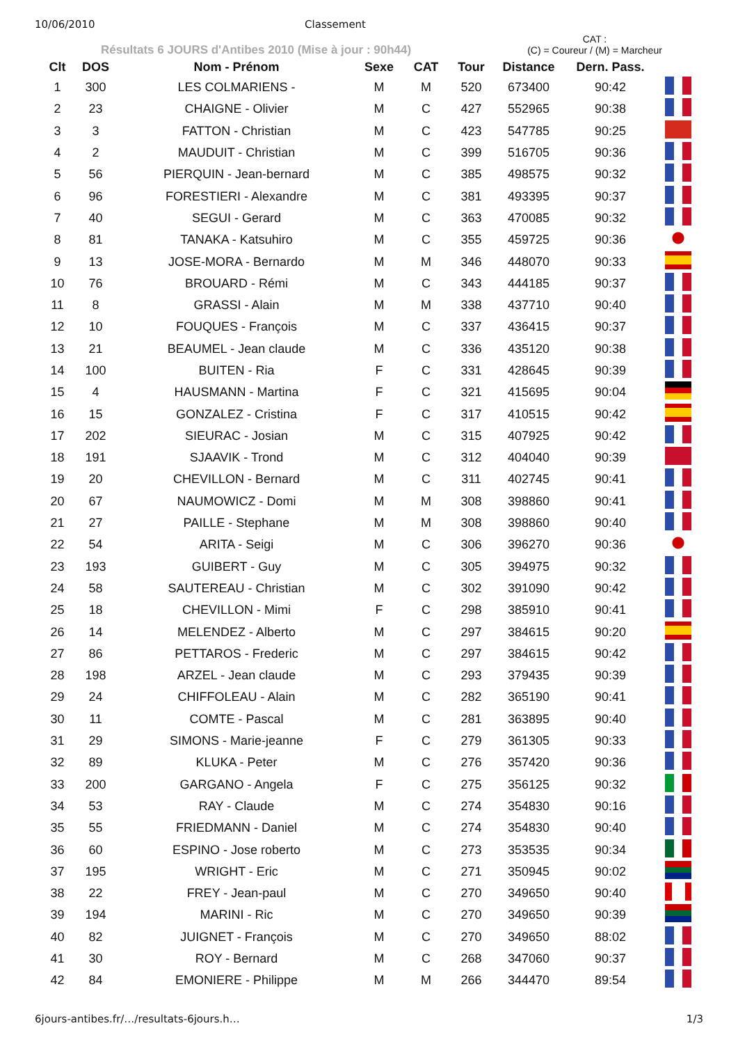10/06/2010 Classement
Résultats 6 JOURS d'Antibes 2010 (Mise à jour : 90h44)
CAT :
(C) = Coureur / (M) = Marcheur
| Clt | DOS | Nom - Prénom | Sexe | CAT | Tour | Distance | Dern. Pass. | |
| --- | --- | --- | --- | --- | --- | --- | --- | --- |
| 1 | 300 | LES COLMARIENS - | M | M | 520 | 673400 | 90:42 | |
| 2 | 23 | CHAIGNE - Olivier | M | C | 427 | 552965 | 90:38 | |
| 3 | 3 | FATTON - Christian | M | C | 423 | 547785 | 90:25 | |
| 4 | 2 | MAUDUIT - Christian | M | C | 399 | 516705 | 90:36 | |
| 5 | 56 | PIERQUIN - Jean-bernard | M | C | 385 | 498575 | 90:32 | |
| 6 | 96 | FORESTIERI - Alexandre | M | C | 381 | 493395 | 90:37 | |
| 7 | 40 | SEGUI - Gerard | M | C | 363 | 470085 | 90:32 | |
| 8 | 81 | TANAKA - Katsuhiro | M | C | 355 | 459725 | 90:36 | |
| 9 | 13 | JOSE-MORA - Bernardo | M | M | 346 | 448070 | 90:33 | |
| 10 | 76 | BROUARD - Rémi | M | C | 343 | 444185 | 90:37 | |
| 11 | 8 | GRASSI - Alain | M | M | 338 | 437710 | 90:40 | |
| 12 | 10 | FOUQUES - François | M | C | 337 | 436415 | 90:37 | |
| 13 | 21 | BEAUMEL - Jean claude | M | C | 336 | 435120 | 90:38 | |
| 14 | 100 | BUITEN - Ria | F | C | 331 | 428645 | 90:39 | |
| 15 | 4 | HAUSMANN - Martina | F | C | 321 | 415695 | 90:04 | |
| 16 | 15 | GONZALEZ - Cristina | F | C | 317 | 410515 | 90:42 | |
| 17 | 202 | SIEURAC - Josian | M | C | 315 | 407925 | 90:42 | |
| 18 | 191 | SJAAVIK - Trond | M | C | 312 | 404040 | 90:39 | |
| 19 | 20 | CHEVILLON - Bernard | M | C | 311 | 402745 | 90:41 | |
| 20 | 67 | NAUMOWICZ - Domi | M | M | 308 | 398860 | 90:41 | |
| 21 | 27 | PAILLE - Stephane | M | M | 308 | 398860 | 90:40 | |
| 22 | 54 | ARITA - Seigi | M | C | 306 | 396270 | 90:36 | |
| 23 | 193 | GUIBERT - Guy | M | C | 305 | 394975 | 90:32 | |
| 24 | 58 | SAUTEREAU - Christian | M | C | 302 | 391090 | 90:42 | |
| 25 | 18 | CHEVILLON - Mimi | F | C | 298 | 385910 | 90:41 | |
| 26 | 14 | MELENDEZ - Alberto | M | C | 297 | 384615 | 90:20 | |
| 27 | 86 | PETTAROS - Frederic | M | C | 297 | 384615 | 90:42 | |
| 28 | 198 | ARZEL - Jean claude | M | C | 293 | 379435 | 90:39 | |
| 29 | 24 | CHIFFOLEAU - Alain | M | C | 282 | 365190 | 90:41 | |
| 30 | 11 | COMTE - Pascal | M | C | 281 | 363895 | 90:40 | |
| 31 | 29 | SIMONS - Marie-jeanne | F | C | 279 | 361305 | 90:33 | |
| 32 | 89 | KLUKA - Peter | M | C | 276 | 357420 | 90:36 | |
| 33 | 200 | GARGANO - Angela | F | C | 275 | 356125 | 90:32 | |
| 34 | 53 | RAY - Claude | M | C | 274 | 354830 | 90:16 | |
| 35 | 55 | FRIEDMANN - Daniel | M | C | 274 | 354830 | 90:40 | |
| 36 | 60 | ESPINO - Jose roberto | M | C | 273 | 353535 | 90:34 | |
| 37 | 195 | WRIGHT - Eric | M | C | 271 | 350945 | 90:02 | |
| 38 | 22 | FREY - Jean-paul | M | C | 270 | 349650 | 90:40 | |
| 39 | 194 | MARINI - Ric | M | C | 270 | 349650 | 90:39 | |
| 40 | 82 | JUIGNET - François | M | C | 270 | 349650 | 88:02 | |
| 41 | 30 | ROY - Bernard | M | C | 268 | 347060 | 90:37 | |
| 42 | 84 | EMONIERE - Philippe | M | M | 266 | 344470 | 89:54 | |
6jours-antibes.fr/…/resultats-6jours.h… 1/3